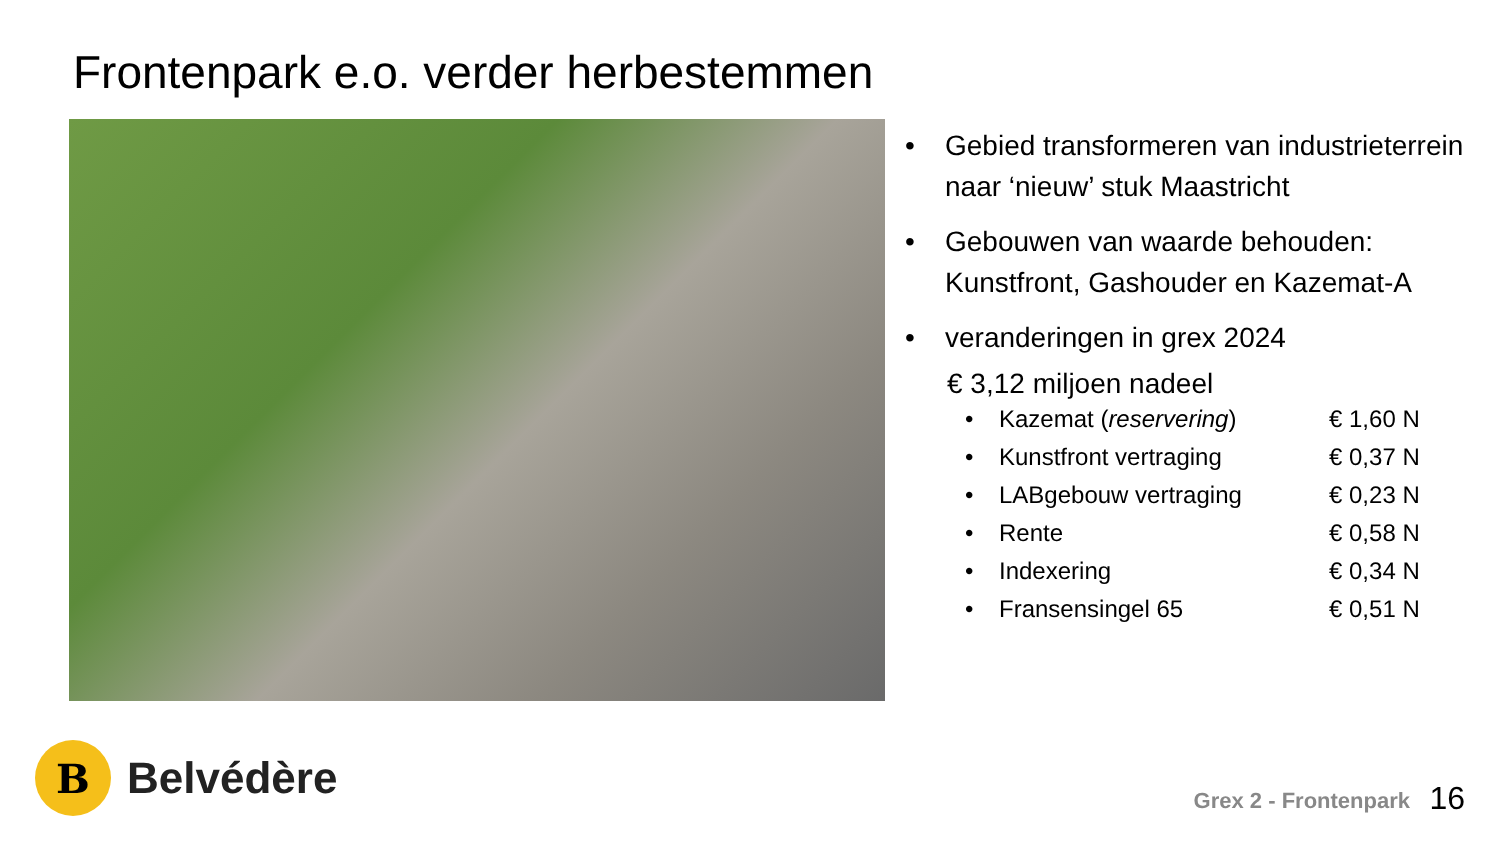Frontenpark e.o. verder herbestemmen
• Gebied transformeren van industrieterrein naar ‘nieuw’ stuk Maastricht
• Gebouwen van waarde behouden: Kunstfront, Gashouder en Kazemat-A
• veranderingen in grex 2024
€ 3,12 miljoen nadeel
• Kazemat (reservering) € 1,60 N
• Kunstfront vertraging € 0,37 N
• LABgebouw vertraging € 0,23 N
• Rente € 0,58 N
• Indexering € 0,34 N
• Fransensingel 65 € 0,51 N
B
Belvédère
Grex 2 - Frontenpark 16